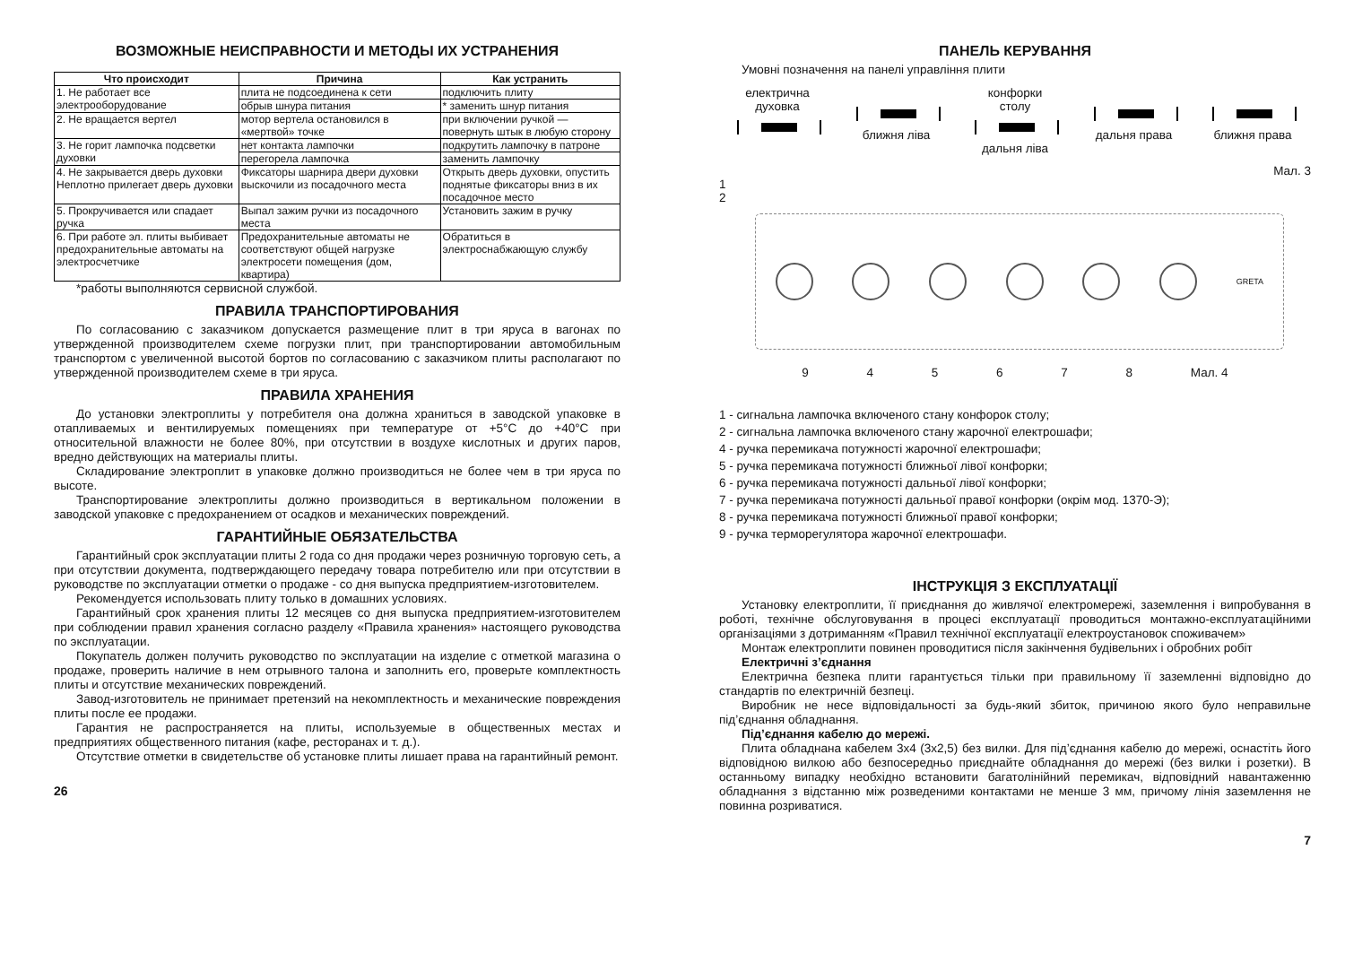ВОЗМОЖНЫЕ НЕИСПРАВНОСТИ И МЕТОДЫ ИХ УСТРАНЕНИЯ
| Что происходит | Причина | Как устранить |
| --- | --- | --- |
| 1. Не работает все электрооборудование | плита не подсоединена к сети | подключить плиту |
| | обрыв шнура питания | * заменить шнур питания |
| 2. Не вращается вертел | мотор вертела остановился в «мертвой» точке | при включении ручкой — повернуть штык в любую сторону |
| 3. Не горит лампочка подсветки духовки | нет контакта лампочки | подкрутить лампочку в патроне |
| | перегорела лампочка | заменить лампочку |
| 4. Не закрывается дверь духовки Неплотно прилегает дверь духовки | Фиксаторы шарнира двери духовки выскочили из посадочного места | Открыть дверь духовки, опустить поднятые фиксаторы вниз в их посадочное место |
| 5. Прокручивается или спадает ручка | Выпал зажим ручки из посадочного места | Установить зажим в ручку |
| 6. При работе эл. плиты выбивает предохранительные автоматы на электросчетчике | Предохранительные автоматы не соответствуют общей нагрузке электросети помещения (дом, квартира) | Обратиться в электроснабжающую службу |
*работы выполняются сервисной службой.
ПРАВИЛА ТРАНСПОРТИРОВАНИЯ
По согласованию с заказчиком допускается размещение плит в три яруса в вагонах по утвержденной производителем схеме погрузки плит, при транспортировании автомобильным транспортом с увеличенной высотой бортов по согласованию с заказчиком плиты располагают по утвержденной производителем схеме в три яруса.
ПРАВИЛА ХРАНЕНИЯ
До установки электроплиты у потребителя она должна храниться в заводской упаковке в отапливаемых и вентилируемых помещениях при температуре от +5°С до +40°С при относительной влажности не более 80%, при отсутствии в воздухе кислотных и других паров, вредно действующих на материалы плиты.
Складирование электроплит в упаковке должно производиться не более чем в три яруса по высоте.
Транспортирование электроплиты должно производиться в вертикальном положении в заводской упаковке с предохранением от осадков и механических повреждений.
ГАРАНТИЙНЫЕ ОБЯЗАТЕЛЬСТВА
Гарантийный срок эксплуатации плиты 2 года со дня продажи через розничную торговую сеть, а при отсутствии документа, подтверждающего передачу товара потребителю или при отсутствии в руководстве по эксплуатации отметки о продаже - со дня выпуска предприятием-изготовителем.
Рекомендуется использовать плиту только в домашних условиях.
Гарантийный срок хранения плиты 12 месяцев со дня выпуска предприятием-изготовителем при соблюдении правил хранения согласно разделу «Правила хранения» настоящего руководства по эксплуатации.
Покупатель должен получить руководство по эксплуатации на изделие с отметкой магазина о продаже, проверить наличие в нем отрывного талона и заполнить его, проверьте комплектность плиты и отсутствие механических повреждений.
Завод-изготовитель не принимает претензий на некомплектность и механические повреждения плиты после ее продажи.
Гарантия не распространяется на плиты, используемые в общественных местах и предприятиях общественного питания (кафе, ресторанах и т. д.).
Отсутствие отметки в свидетельстве об установке плиты лишает права на гарантийный ремонт.
26
ПАНЕЛЬ КЕРУВАННЯ
Умовні позначення на панелі управління плити
електрична духовка
ближня ліва конфорки столу
дальня ліва
дальня права
ближня права
Мал. 3
1
2
GRETA
9 4 5 6 7 8 Мал. 4
1 - сигнальна лампочка включеного стану конфорок столу;
2 - сигнальна лампочка включеного стану жарочної електрошафи;
4 - ручка перемикача потужності жарочної електрошафи;
5 - ручка перемикача потужності ближньої лівої конфорки;
6 - ручка перемикача потужності дальньої лівої конфорки;
7 - ручка перемикача потужності дальньої правої конфорки (окрім мод. 1370-Э);
8 - ручка перемикача потужності ближньої правої конфорки;
9 - ручка терморегулятора жарочної електрошафи.
ІНСТРУКЦІЯ З ЕКСПЛУАТАЦІЇ
Установку електроплити, її приєднання до живлячої електромережі, заземлення і випробування в роботі, технічне обслуговування в процесі експлуатації проводиться монтажно-експлуатаційними організаціями з дотриманням «Правил технічної експлуатації електроустановок споживачем»
Монтаж електроплити повинен проводитися після закінчення будівельних і обробних робіт
Електричні з’єднання
Електрична безпека плити гарантується тільки при правильному її заземленні відповідно до стандартів по електричній безпеці.
Виробник не несе відповідальності за будь-який збиток, причиною якого було неправильне під’єднання обладнання.
Під’єднання кабелю до мережі.
Плита обладнана кабелем 3х4 (3х2,5) без вилки. Для під’єднання кабелю до мережі, оснастіть його відповідною вилкою або безпосередньо приєднайте обладнання до мережі (без вилки і розетки). В останньому випадку необхідно встановити багатолінійний перемикач, відповідний навантаженню обладнання з відстанню між розведеними контактами не менше 3 мм, причому лінія заземлення не повинна розриватися.
7